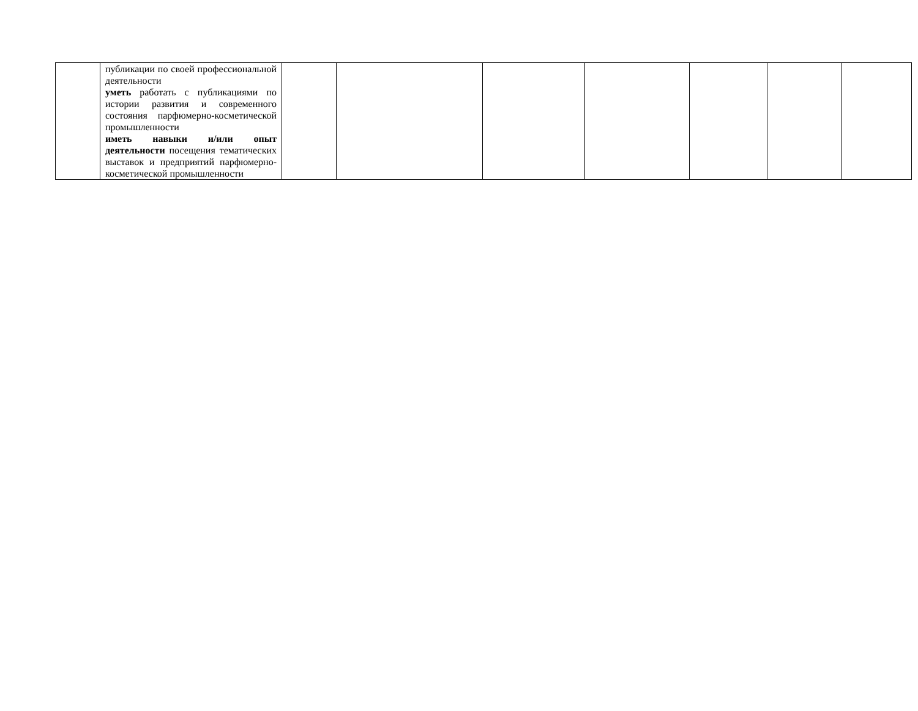| | публикации по своей профессиональной деятельности уметь работать с публикациями по истории развития и современного состояния парфюмерно-косметической промышленности иметь навыки и/или опыт деятельности посещения тематических выставок и предприятий парфюмерно-косметической промышленности | | | | | | | |